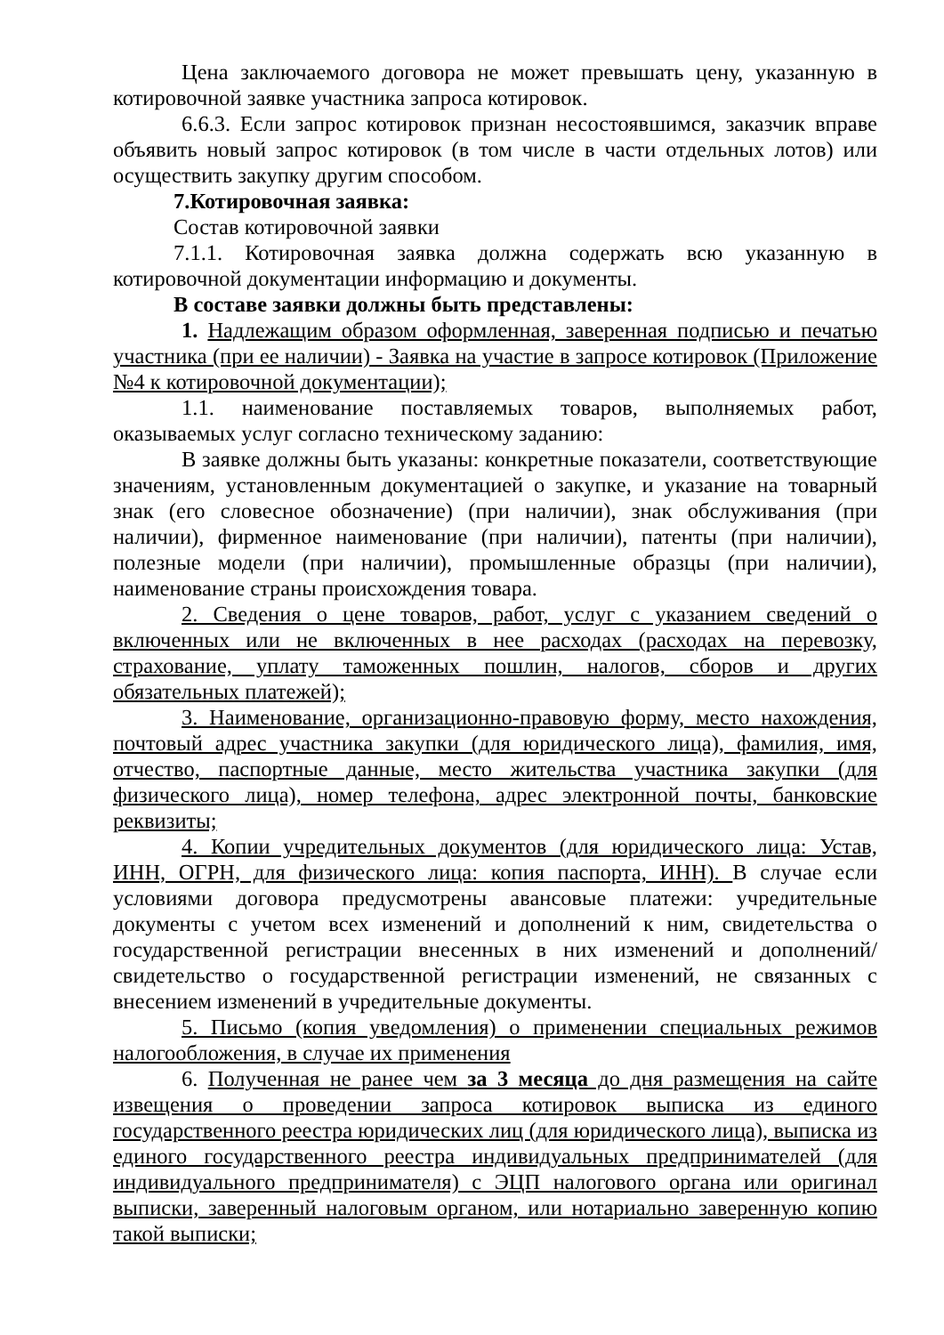Цена заключаемого договора не может превышать цену, указанную в котировочной заявке участника запроса котировок.
6.6.3. Если запрос котировок признан несостоявшимся, заказчик вправе объявить новый запрос котировок (в том числе в части отдельных лотов) или осуществить закупку другим способом.
7.Котировочная заявка:
Состав котировочной заявки
7.1.1. Котировочная заявка должна содержать всю указанную в котировочной документации информацию и документы.
В составе заявки должны быть представлены:
1. Надлежащим образом оформленная, заверенная подписью и печатью участника (при ее наличии) - Заявка на участие в запросе котировок (Приложение №4 к котировочной документации);
1.1. наименование поставляемых товаров, выполняемых работ, оказываемых услуг согласно техническому заданию:
В заявке должны быть указаны: конкретные показатели, соответствующие значениям, установленным документацией о закупке, и указание на товарный знак (его словесное обозначение) (при наличии), знак обслуживания (при наличии), фирменное наименование (при наличии), патенты (при наличии), полезные модели (при наличии), промышленные образцы (при наличии), наименование страны происхождения товара.
2. Сведения о цене товаров, работ, услуг с указанием сведений о включенных или не включенных в нее расходах (расходах на перевозку, страхование, уплату таможенных пошлин, налогов, сборов и других обязательных платежей);
3. Наименование, организационно-правовую форму, место нахождения, почтовый адрес участника закупки (для юридического лица), фамилия, имя, отчество, паспортные данные, место жительства участника закупки (для физического лица), номер телефона, адрес электронной почты, банковские реквизиты;
4. Копии учредительных документов (для юридического лица: Устав, ИНН, ОГРН, для физического лица: копия паспорта, ИНН). В случае если условиями договора предусмотрены авансовые платежи: учредительные документы с учетом всех изменений и дополнений к ним, свидетельства о государственной регистрации внесенных в них изменений и дополнений/свидетельство о государственной регистрации изменений, не связанных с внесением изменений в учредительные документы.
5. Письмо (копия уведомления) о применении специальных режимов налогообложения, в случае их применения
6. Полученная не ранее чем за 3 месяца до дня размещения на сайте извещения о проведении запроса котировок выписка из единого государственного реестра юридических лиц (для юридического лица), выписка из единого государственного реестра индивидуальных предпринимателей (для индивидуального предпринимателя) с ЭЦП налогового органа или оригинал выписки, заверенный налоговым органом, или нотариально заверенную копию такой выписки;